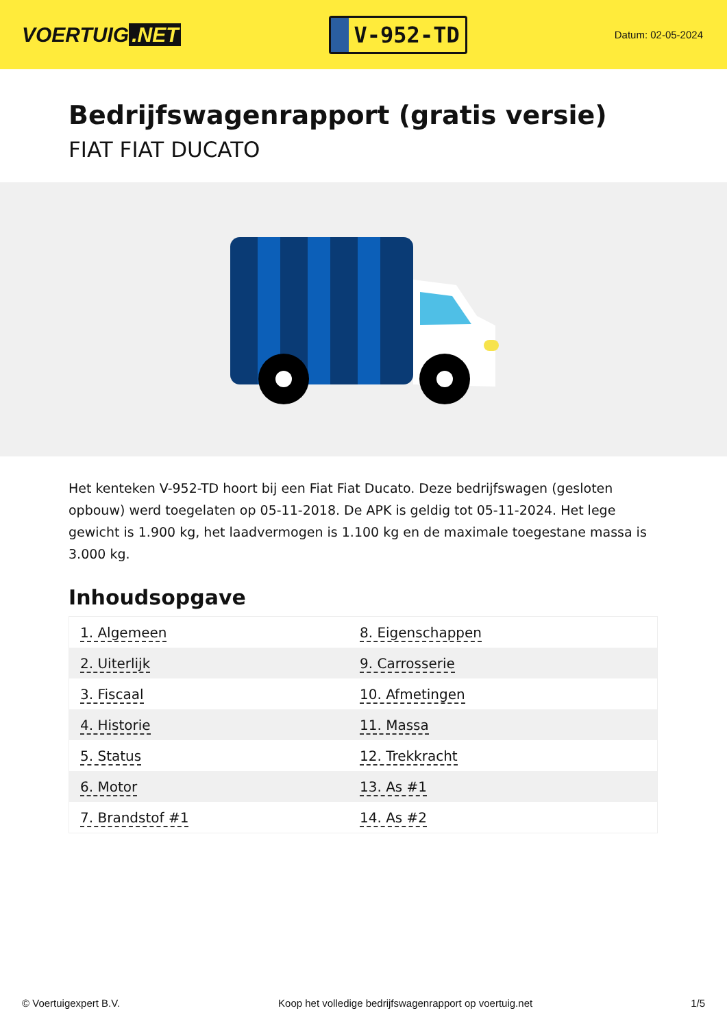VOERTUIG.NET
V-952-TD
Datum: 02-05-2024
Bedrijfswagenrapport (gratis versie)
FIAT FIAT DUCATO
Het kenteken V-952-TD hoort bij een Fiat Fiat Ducato. Deze bedrijfswagen (gesloten opbouw) werd toegelaten op 05-11-2018. De APK is geldig tot 05-11-2024. Het lege gewicht is 1.900 kg, het laadvermogen is 1.100 kg en de maximale toegestane massa is 3.000 kg.
Inhoudsopgave
| 1. Algemeen | 8. Eigenschappen |
| 2. Uiterlijk | 9. Carrosserie |
| 3. Fiscaal | 10. Afmetingen |
| 4. Historie | 11. Massa |
| 5. Status | 12. Trekkracht |
| 6. Motor | 13. As #1 |
| 7. Brandstof #1 | 14. As #2 |
© Voertuigexpert B.V. Koop het volledige bedrijfswagenrapport op voertuig.net 1/5